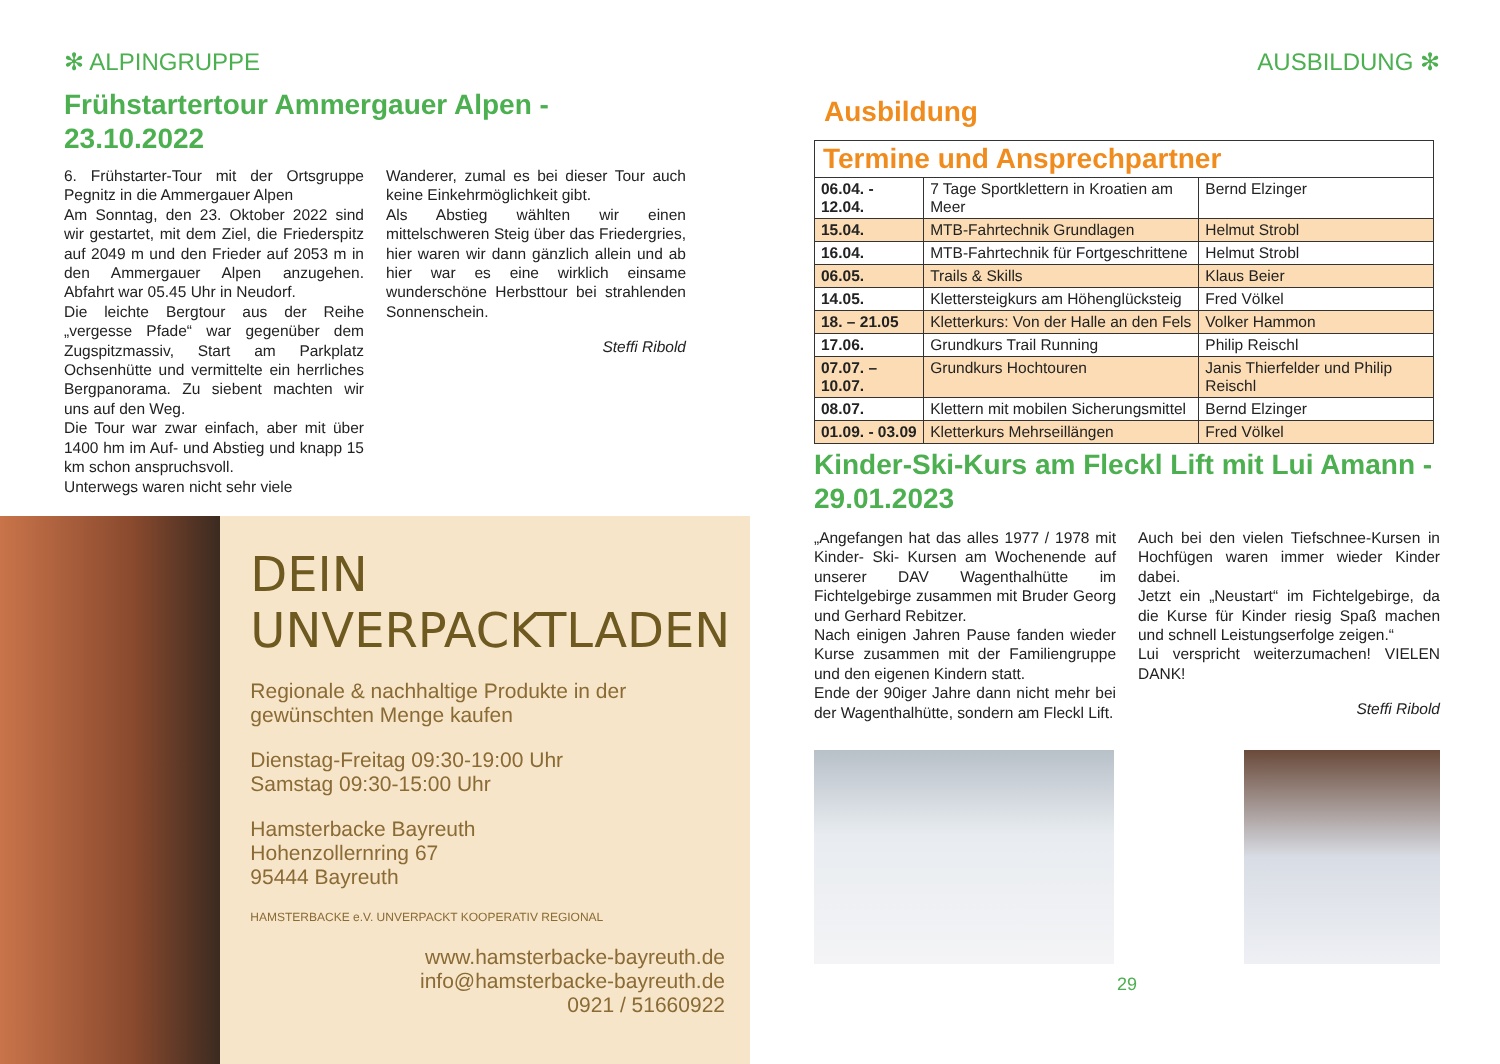✻ ALPINGRUPPE
Frühstartertour Ammergauer Alpen -
23.10.2022
6. Frühstarter-Tour mit der Ortsgruppe Pegnitz in die Ammergauer Alpen
Am Sonntag, den 23. Oktober 2022 sind wir gestartet, mit dem Ziel, die Friederspitz auf 2049 m und den Frieder auf 2053 m in den Ammergauer Alpen anzugehen. Abfahrt war 05.45 Uhr in Neudorf.
Die leichte Bergtour aus der Reihe „vergesse Pfade“ war gegenüber dem Zugspitzmassiv, Start am Parkplatz Ochsenhütte und vermittelte ein herrliches Bergpanorama. Zu siebent machten wir uns auf den Weg.
Die Tour war zwar einfach, aber mit über 1400 hm im Auf- und Abstieg und knapp 15 km schon anspruchsvoll.
Unterwegs waren nicht sehr viele
Wanderer, zumal es bei dieser Tour auch keine Einkehrmöglichkeit gibt.
Als Abstieg wählten wir einen mittelschweren Steig über das Friedergries, hier waren wir dann gänzlich allein und ab hier war es eine wirklich einsame wunderschöne Herbsttour bei strahlenden Sonnenschein.
Steffi Ribold
DEIN UNVERPACKTLADEN
Regionale & nachhaltige Produkte in der
gewünschten Menge kaufen
Dienstag-Freitag 09:30-19:00 Uhr
Samstag 09:30-15:00 Uhr
Hamsterbacke Bayreuth
Hohenzollernring 67
95444 Bayreuth
HAMSTERBACKE e.V. UNVERPACKT KOOPERATIV REGIONAL
www.hamsterbacke-bayreuth.de
info@hamsterbacke-bayreuth.de
0921 / 51660922
AUSBILDUNG ✻
Ausbildung
| Termine und Ansprechpartner | | |
| 06.04. - 12.04. | 7 Tage Sportklettern in Kroatien am Meer | Bernd Elzinger |
| 15.04. | MTB-Fahrtechnik Grundlagen | Helmut Strobl |
| 16.04. | MTB-Fahrtechnik für Fortgeschrittene | Helmut Strobl |
| 06.05. | Trails & Skills | Klaus Beier |
| 14.05. | Klettersteigkurs am Höhenglücksteig | Fred Völkel |
| 18. – 21.05 | Kletterkurs: Von der Halle an den Fels | Volker Hammon |
| 17.06. | Grundkurs Trail Running | Philip Reischl |
| 07.07. – 10.07. | Grundkurs Hochtouren | Janis Thierfelder und Philip Reischl |
| 08.07. | Klettern mit mobilen Sicherungsmittel | Bernd Elzinger |
| 01.09. - 03.09 | Kletterkurs Mehrseillängen | Fred Völkel |
Kinder-Ski-Kurs am Fleckl Lift mit Lui Amann - 29.01.2023
„Angefangen hat das alles 1977 / 1978 mit Kinder- Ski- Kursen am Wochenende auf unserer DAV Wagenthalhütte im Fichtelgebirge zusammen mit Bruder Georg und Gerhard Rebitzer.
Nach einigen Jahren Pause fanden wieder Kurse zusammen mit der Familiengruppe und den eigenen Kindern statt.
Ende der 90iger Jahre dann nicht mehr bei der Wagenthalhütte, sondern am Fleckl Lift.
Auch bei den vielen Tiefschnee-Kursen in Hochfügen waren immer wieder Kinder dabei.
Jetzt ein „Neustart“ im Fichtelgebirge, da die Kurse für Kinder riesig Spaß machen und schnell Leistungserfolge zeigen.“
Lui verspricht weiterzumachen! VIELEN DANK!
Steffi Ribold
29